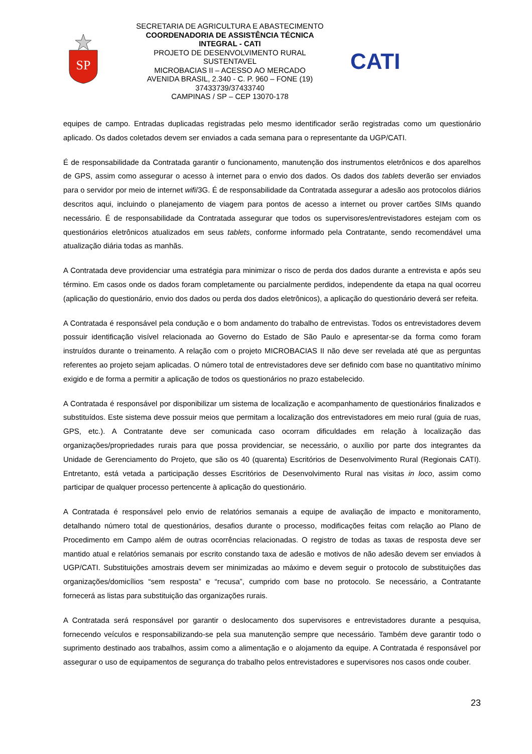SP
SECRETARIA DE AGRICULTURA E ABASTECIMENTO
COORDENADORIA DE ASSISTÊNCIA TÉCNICA INTEGRAL - CATI
PROJETO DE DESENVOLVIMENTO RURAL SUSTENTAVEL
MICROBACIAS II – ACESSO AO MERCADO
AVENIDA BRASIL, 2.340 - C. P. 960 – FONE (19) 37433739/37433740
CAMPINAS / SP – CEP 13070-178
CATI
equipes de campo. Entradas duplicadas registradas pelo mesmo identificador serão registradas como um questionário aplicado. Os dados coletados devem ser enviados a cada semana para o representante da UGP/CATI.
É de responsabilidade da Contratada garantir o funcionamento, manutenção dos instrumentos eletrônicos e dos aparelhos de GPS, assim como assegurar o acesso à internet para o envio dos dados. Os dados dos tablets deverão ser enviados para o servidor por meio de internet wifi/3G. É de responsabilidade da Contratada assegurar a adesão aos protocolos diários descritos aqui, incluindo o planejamento de viagem para pontos de acesso a internet ou prover cartões SIMs quando necessário. É de responsabilidade da Contratada assegurar que todos os supervisores/entrevistadores estejam com os questionários eletrônicos atualizados em seus tablets, conforme informado pela Contratante, sendo recomendável uma atualização diária todas as manhãs.
A Contratada deve providenciar uma estratégia para minimizar o risco de perda dos dados durante a entrevista e após seu término. Em casos onde os dados foram completamente ou parcialmente perdidos, independente da etapa na qual ocorreu (aplicação do questionário, envio dos dados ou perda dos dados eletrônicos), a aplicação do questionário deverá ser refeita.
A Contratada é responsável pela condução e o bom andamento do trabalho de entrevistas. Todos os entrevistadores devem possuir identificação visível relacionada ao Governo do Estado de São Paulo e apresentar-se da forma como foram instruídos durante o treinamento. A relação com o projeto MICROBACIAS II não deve ser revelada até que as perguntas referentes ao projeto sejam aplicadas. O número total de entrevistadores deve ser definido com base no quantitativo mínimo exigido e de forma a permitir a aplicação de todos os questionários no prazo estabelecido.
A Contratada é responsável por disponibilizar um sistema de localização e acompanhamento de questionários finalizados e substituídos. Este sistema deve possuir meios que permitam a localização dos entrevistadores em meio rural (guia de ruas, GPS, etc.). A Contratante deve ser comunicada caso ocorram dificuldades em relação à localização das organizações/propriedades rurais para que possa providenciar, se necessário, o auxílio por parte dos integrantes da Unidade de Gerenciamento do Projeto, que são os 40 (quarenta) Escritórios de Desenvolvimento Rural (Regionais CATI). Entretanto, está vetada a participação desses Escritórios de Desenvolvimento Rural nas visitas in loco, assim como participar de qualquer processo pertencente à aplicação do questionário.
A Contratada é responsável pelo envio de relatórios semanais a equipe de avaliação de impacto e monitoramento, detalhando número total de questionários, desafios durante o processo, modificações feitas com relação ao Plano de Procedimento em Campo além de outras ocorrências relacionadas. O registro de todas as taxas de resposta deve ser mantido atual e relatórios semanais por escrito constando taxa de adesão e motivos de não adesão devem ser enviados à UGP/CATI. Substituições amostrais devem ser minimizadas ao máximo e devem seguir o protocolo de substituições das organizações/domicílios “sem resposta” e “recusa”, cumprido com base no protocolo. Se necessário, a Contratante fornecerá as listas para substituição das organizações rurais.
A Contratada será responsável por garantir o deslocamento dos supervisores e entrevistadores durante a pesquisa, fornecendo veículos e responsabilizando-se pela sua manutenção sempre que necessário. Também deve garantir todo o suprimento destinado aos trabalhos, assim como a alimentação e o alojamento da equipe. A Contratada é responsável por assegurar o uso de equipamentos de segurança do trabalho pelos entrevistadores e supervisores nos casos onde couber.
23